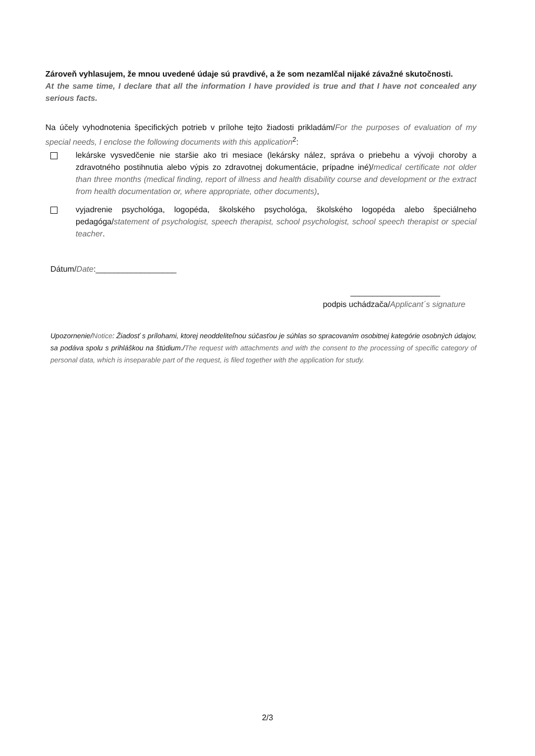Zároveň vyhlasujem, že mnou uvedené údaje sú pravdivé, a že som nezamlčal nijaké závažné skutočnosti.
At the same time, I declare that all the information I have provided is true and that I have not concealed any serious facts.
Na účely vyhodnotenia špecifických potrieb v prílohe tejto žiadosti prikladám/For the purposes of evaluation of my special needs, I enclose the following documents with this application<sup>2</sup>:
lekárske vysvedčenie nie staršie ako tri mesiace (lekársky nález, správa o priebehu a vývoji choroby a zdravotného postihnutia alebo výpis zo zdravotnej dokumentácie, prípadne iné)/medical certificate not older than three months (medical finding, report of illness and health disability course and development or the extract from health documentation or, where appropriate, other documents),
vyjadrenie psychológa, logopéda, školského psychológa, školského logopéda alebo špeciálneho pedagóga/statement of psychologist, speech therapist, school psychologist, school speech therapist or special teacher.
Dátum/Date:__________________
____________________
podpis uchádzača/Applicant´s signature
Upozornenie/Notice: Žiadosť s prílohami, ktorej neoddeliteľnou súčasťou je súhlas so spracovaním osobitnej kategórie osobných údajov, sa podáva spolu s prihláškou na štúdium./The request with attachments and with the consent to the processing of specific category of personal data, which is inseparable part of the request, is filed together with the application for study.
2/3